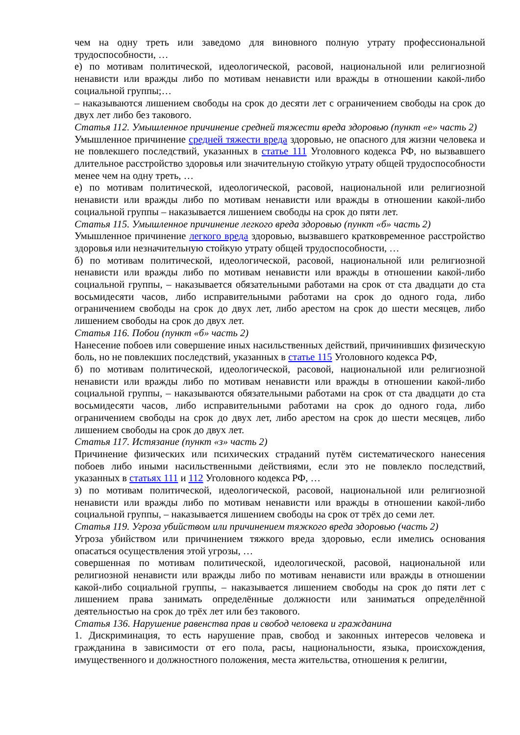чем на одну треть или заведомо для виновного полную утрату профессиональной трудоспособности, …
е) по мотивам политической, идеологической, расовой, национальной или религиозной ненависти или вражды либо по мотивам ненависти или вражды в отношении какой-либо социальной группы;…
– наказываются лишением свободы на срок до десяти лет с ограничением свободы на срок до двух лет либо без такового.
Статья 112. Умышленное причинение средней тяжести вреда здоровью (пункт «е» часть 2)
Умышленное причинение средней тяжести вреда здоровью, не опасного для жизни человека и не повлекшего последствий, указанных в статье 111 Уголовного кодекса РФ, но вызвавшего длительное расстройство здоровья или значительную стойкую утрату общей трудоспособности менее чем на одну треть, …
е) по мотивам политической, идеологической, расовой, национальной или религиозной ненависти или вражды либо по мотивам ненависти или вражды в отношении какой-либо социальной группы – наказывается лишением свободы на срок до пяти лет.
Статья 115. Умышленное причинение легкого вреда здоровью (пункт «б» часть 2)
Умышленное причинение легкого вреда здоровью, вызвавшего кратковременное расстройство здоровья или незначительную стойкую утрату общей трудоспособности, …
б) по мотивам политической, идеологической, расовой, национальной или религиозной ненависти или вражды либо по мотивам ненависти или вражды в отношении какой-либо социальной группы, – наказывается обязательными работами на срок от ста двадцати до ста восьмидесяти часов, либо исправительными работами на срок до одного года, либо ограничением свободы на срок до двух лет, либо арестом на срок до шести месяцев, либо лишением свободы на срок до двух лет.
Статья 116. Побои (пункт «б» часть 2)
Нанесение побоев или совершение иных насильственных действий, причинивших физическую боль, но не повлекших последствий, указанных в статье 115 Уголовного кодекса РФ,
б) по мотивам политической, идеологической, расовой, национальной или религиозной ненависти или вражды либо по мотивам ненависти или вражды в отношении какой-либо социальной группы, – наказываются обязательными работами на срок от ста двадцати до ста восьмидесяти часов, либо исправительными работами на срок до одного года, либо ограничением свободы на срок до двух лет, либо арестом на срок до шести месяцев, либо лишением свободы на срок до двух лет.
Статья 117. Истязание (пункт «з» часть 2)
Причинение физических или психических страданий путём систематического нанесения побоев либо иными насильственными действиями, если это не повлекло последствий, указанных в статьях 111 и 112 Уголовного кодекса РФ, …
з) по мотивам политической, идеологической, расовой, национальной или религиозной ненависти или вражды либо по мотивам ненависти или вражды в отношении какой-либо социальной группы, – наказывается лишением свободы на срок от трёх до семи лет.
Статья 119. Угроза убийством или причинением тяжкого вреда здоровью (часть 2)
Угроза убийством или причинением тяжкого вреда здоровью, если имелись основания опасаться осуществления этой угрозы, …
совершенная по мотивам политической, идеологической, расовой, национальной или религиозной ненависти или вражды либо по мотивам ненависти или вражды в отношении какой-либо социальной группы, – наказывается лишением свободы на срок до пяти лет с лишением права занимать определённые должности или заниматься определённой деятельностью на срок до трёх лет или без такового.
Статья 136. Нарушение равенства прав и свобод человека и гражданина
1. Дискриминация, то есть нарушение прав, свобод и законных интересов человека и гражданина в зависимости от его пола, расы, национальности, языка, происхождения, имущественного и должностного положения, места жительства, отношения к религии,